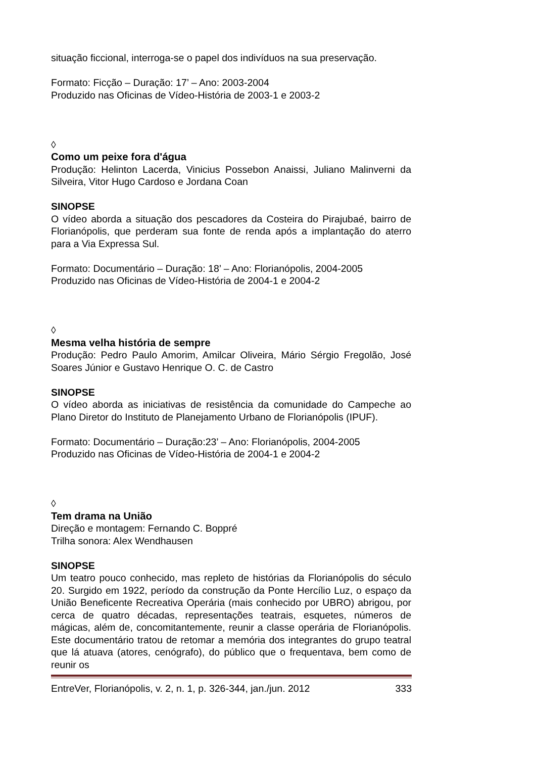situação ficcional, interroga-se o papel dos indivíduos na sua preservação.
Formato: Ficção – Duração: 17’ – Ano: 2003-2004
Produzido nas Oficinas de Vídeo-História de 2003-1 e 2003-2
◊
Como um peixe fora d'água
Produção: Helinton Lacerda, Vinicius Possebon Anaissi, Juliano Malinverni da Silveira, Vitor Hugo Cardoso e Jordana Coan
SINOPSE
O vídeo aborda a situação dos pescadores da Costeira do Pirajubaé, bairro de Florianópolis, que perderam sua fonte de renda após a implantação do aterro para a Via Expressa Sul.
Formato: Documentário – Duração: 18’ – Ano: Florianópolis, 2004-2005
Produzido nas Oficinas de Vídeo-História de 2004-1 e 2004-2
◊
Mesma velha história de sempre
Produção: Pedro Paulo Amorim, Amilcar Oliveira, Mário Sérgio Fregolão, José Soares Júnior e Gustavo Henrique O. C. de Castro
SINOPSE
O vídeo aborda as iniciativas de resistência da comunidade do Campeche ao Plano Diretor do Instituto de Planejamento Urbano de Florianópolis (IPUF).
Formato: Documentário – Duração:23’ – Ano: Florianópolis, 2004-2005
Produzido nas Oficinas de Vídeo-História de 2004-1 e 2004-2
◊
Tem drama na União
Direção e montagem: Fernando C. Boppré
Trilha sonora: Alex Wendhausen
SINOPSE
Um teatro pouco conhecido, mas repleto de histórias da Florianópolis do século 20. Surgido em 1922, período da construção da Ponte Hercílio Luz, o espaço da União Beneficente Recreativa Operária (mais conhecido por UBRO) abrigou, por cerca de quatro décadas, representações teatrais, esquetes, números de mágicas, além de, concomitantemente, reunir a classe operária de Florianópolis. Este documentário tratou de retomar a memória dos integrantes do grupo teatral que lá atuava (atores, cenógrafo), do público que o frequentava, bem como de reunir os
EntreVer, Florianópolis, v. 2, n. 1, p. 326-344, jan./jun. 2012 333